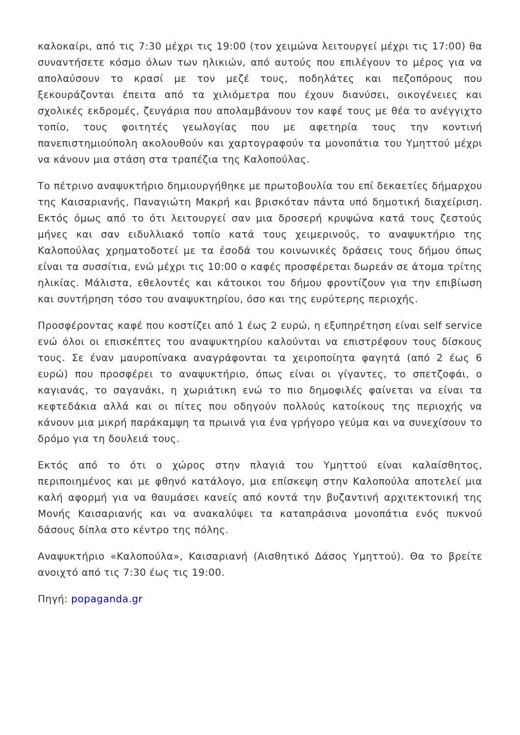καλοκαίρι, από τις 7:30 μέχρι τις 19:00 (τον χειμώνα λειτουργεί μέχρι τις 17:00) θα συναντήσετε κόσμο όλων των ηλικιών, από αυτούς που επιλέγουν το μέρος για να απολαύσουν το κρασί με τον μεζέ τους, ποδηλάτες και πεζοπόρους που ξεκουράζονται έπειτα από τα χιλιόμετρα που έχουν διανύσει, οικογένειες και σχολικές εκδρομές, ζευγάρια που απολαμβάνουν τον καφέ τους με θέα το ανέγγιχτο τοπίο, τους φοιτητές γεωλογίας που με αφετηρία τους την κοντινή πανεπιστημιούπολη ακολουθούν και χαρτογραφούν τα μονοπάτια του Υμηττού μέχρι να κάνουν μια στάση στα τραπέζια της Καλοπούλας.
Το πέτρινο αναψυκτήριο δημιουργήθηκε με πρωτοβουλία του επί δεκαετίες δήμαρχου της Καισαριανής, Παναγιώτη Μακρή και βρισκόταν πάντα υπό δημοτική διαχείριση. Εκτός όμως από το ότι λειτουργεί σαν μια δροσερή κρυψώνα κατά τους ζεστούς μήνες και σαν ειδυλλιακό τοπίο κατά τους χειμερινούς, το αναψυκτήριο της Καλοπούλας χρηματοδοτεί με τα έσοδά του κοινωνικές δράσεις τους δήμου όπως είναι τα συσσίτια, ενώ μέχρι τις 10:00 ο καφές προσφέρεται δωρεάν σε άτομα τρίτης ηλικίας. Μάλιστα, εθελοντές και κάτοικοι του δήμου φροντίζουν για την επιβίωση και συντήρηση τόσο του αναψυκτηρίου, όσο και της ευρύτερης περιοχής.
Προσφέροντας καφέ που κοστίζει από 1 έως 2 ευρώ, η εξυπηρέτηση είναι self service ενώ όλοι οι επισκέπτες του αναψυκτηρίου καλούνται να επιστρέφουν τους δίσκους τους. Σε έναν μαυροπίνακα αναγράφονται τα χειροποίητα φαγητά (από 2 έως 6 ευρώ) που προσφέρει το αναψυκτήριο, όπως είναι οι γίγαντες, το σπετζοφάι, ο καγιανάς, το σαγανάκι, η χωριάτικη ενώ το πιο δημοφιλές φαίνεται να είναι τα κεφτεδάκια αλλά και οι πίτες που οδηγούν πολλούς κατοίκους της περιοχής να κάνουν μια μικρή παράκαμψη τα πρωινά για ένα γρήγορο γεύμα και να συνεχίσουν το δρόμο για τη δουλειά τους.
Εκτός από το ότι ο χώρος στην πλαγιά του Υμηττού είναι καλαίσθητος, περιποιημένος και με φθηνό κατάλογο, μια επίσκεψη στην Καλοπούλα αποτελεί μια καλή αφορμή για να θαυμάσει κανείς από κοντά την βυζαντινή αρχιτεκτονική της Μονής Καισαριανής και να ανακαλύψει τα καταπράσινα μονοπάτια ενός πυκνού δάσους δίπλα στο κέντρο της πόλης.
Αναψυκτήριο «Καλοπούλα», Καισαριανή (Αισθητικό Δάσος Υμηττού). Θα το βρείτε ανοιχτό από τις 7:30 έως τις 19:00.
Πηγή: popaganda.gr